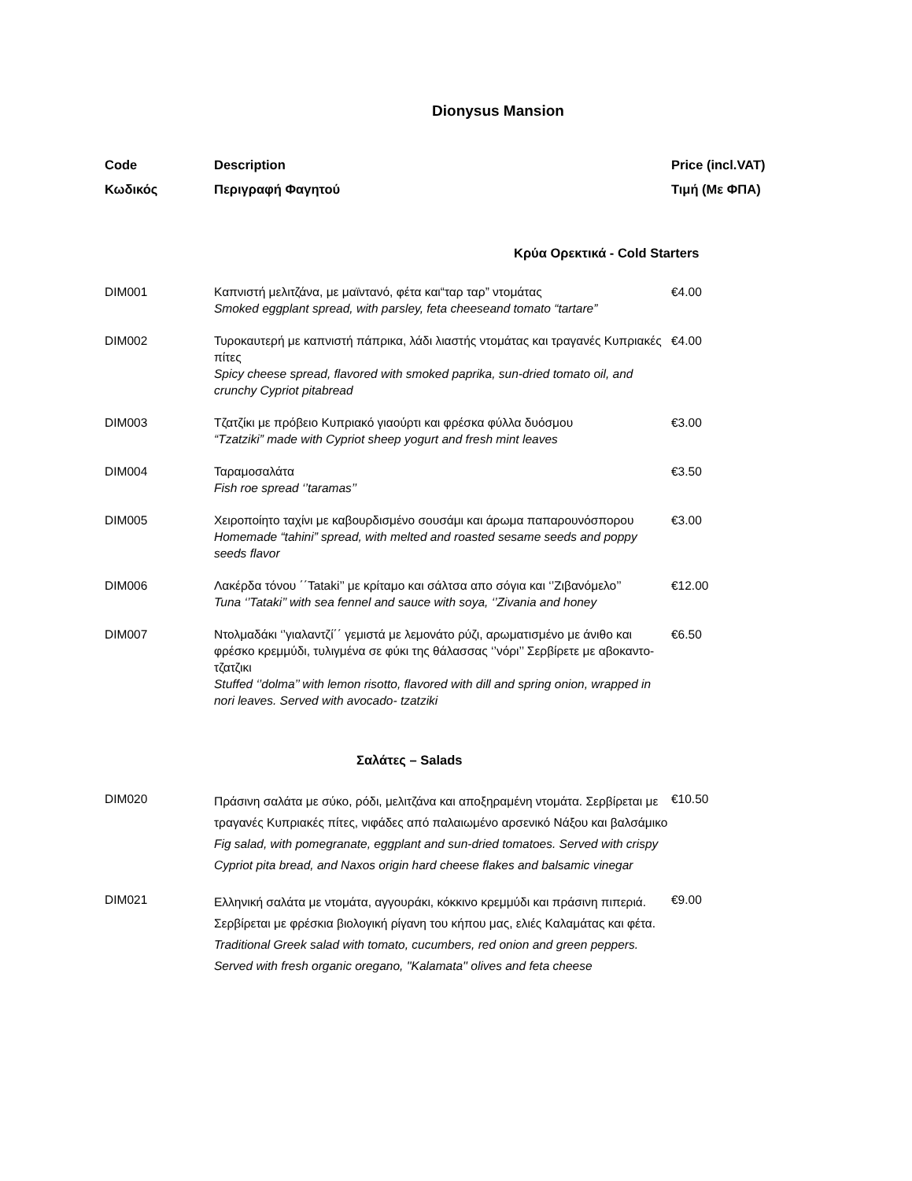Dionysus Mansion
| Code | Description | Price (incl.VAT) |
| --- | --- | --- |
| Κωδικός | Περιγραφή Φαγητού | Τιμή (Με ΦΠΑ) |
| Κρύα Ορεκτικά - Cold Starters | | |
| DIM001 | Καπνιστή μελιτζάνα, με μαϊντανό, φέτα και“ταρ ταρ” ντομάτας Smoked eggplant spread, with parsley, feta cheeseand tomato “tartare” | €4.00 |
| DIM002 | Τυροκαυτερή με καπνιστή πάπρικα, λάδι λιαστής ντομάτας και τραγανές Κυπριακές πίτες Spicy cheese spread, flavored with smoked paprika, sun-dried tomato oil, and crunchy Cypriot pitabread | €4.00 |
| DIM003 | Τζατζίκι με πρόβειο Κυπριακό γιαούρτι και φρέσκα φύλλα δυόσμου “Tzatziki” made with Cypriot sheep yogurt and fresh mint leaves | €3.00 |
| DIM004 | Ταραμοσαλάτα Fish roe spread ‘’taramas’’ | €3.50 |
| DIM005 | Χειροποίητο ταχίνι με καβουρδισμένο σουσάμι και άρωμα παπαρουνόσπορου Homemade “tahini” spread, with melted and roasted sesame seeds and poppy seeds flavor | €3.00 |
| DIM006 | Λακέρδα τόνου ΄΄Tataki’’ με κρίταμο και σάλτσα απο σόγια και ‘’Ζιβανόμελο’’ Tuna ‘’Tataki’’ with sea fennel and sauce with soya, ‘’Zivania and honey | €12.00 |
| DIM007 | Ντολμαδάκι ‘’γιαλαντζί΄΄ γεμιστά με λεμονάτο ρύζι, αρωματισμένο με άνιθο και φρέσκο κρεμμύδι, τυλιγμένα σε φύκι της θάλασσας ‘’νόρι’’ Σερβίρετε με αβοκαντο-τζατζικι Stuffed ‘’dolma’’ with lemon risotto, flavored with dill and spring onion, wrapped in nori leaves. Served with avocado- tzatziki | €6.50 |
| Σαλάτες – Salads | | |
| DIM020 | Πράσινη σαλάτα με σύκο, ρόδι, μελιτζάνα και αποξηραμένη ντομάτα. Σερβίρεται με τραγανές Κυπριακές πίτες, νιφάδες από παλαιωμένο αρσενικό Νάξου και βαλσάμικο Fig salad, with pomegranate, eggplant and sun-dried tomatoes. Served with crispy Cypriot pita bread, and Naxos origin hard cheese flakes and balsamic vinegar | €10.50 |
| DIM021 | Ελληνική σαλάτα με ντομάτα, αγγουράκι, κόκκινο κρεμμύδι και πράσινη πιπεριά. Σερβίρεται με φρέσκια βιολογική ρίγανη του κήπου μας, ελιές Καλαμάτας και φέτα. Traditional Greek salad with tomato, cucumbers, red onion and green peppers. Served with fresh organic oregano, ''Kalamata'' olives and feta cheese | €9.00 |